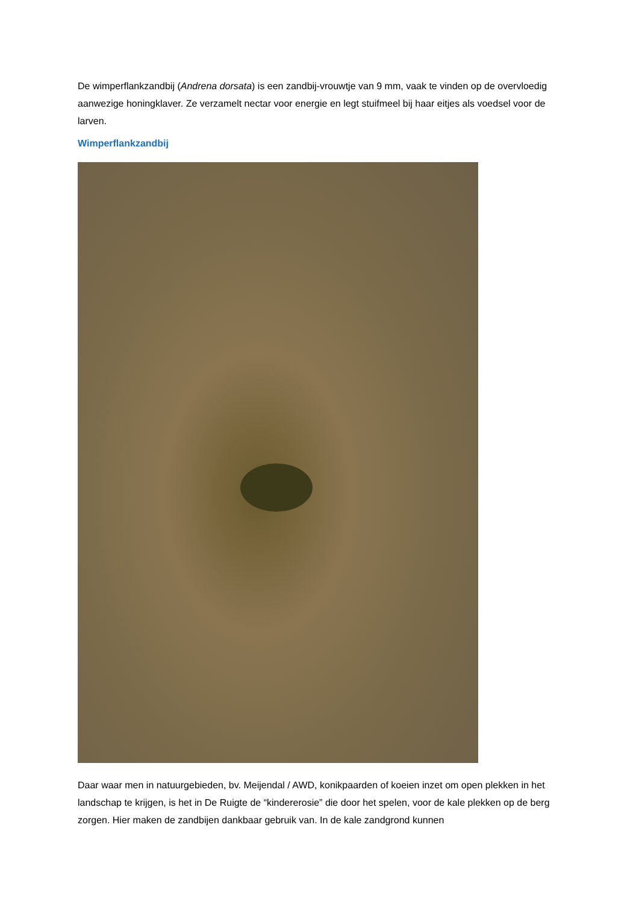De wimperflankzandbij (Andrena dorsata) is een zandbij-vrouwtje van 9 mm, vaak te vinden op de overvloedig aanwezige honingklaver. Ze verzamelt nectar voor energie en legt stuifmeel bij haar eitjes als voedsel voor de larven.
Wimperflankzandbij
Daar waar men in natuurgebieden, bv. Meijendal / AWD, konikpaarden of koeien inzet om open plekken in het landschap te krijgen, is het in De Ruigte de “kindererosie” die door het spelen, voor de kale plekken op de berg zorgen. Hier maken de zandbijen dankbaar gebruik van. In de kale zandgrond kunnen